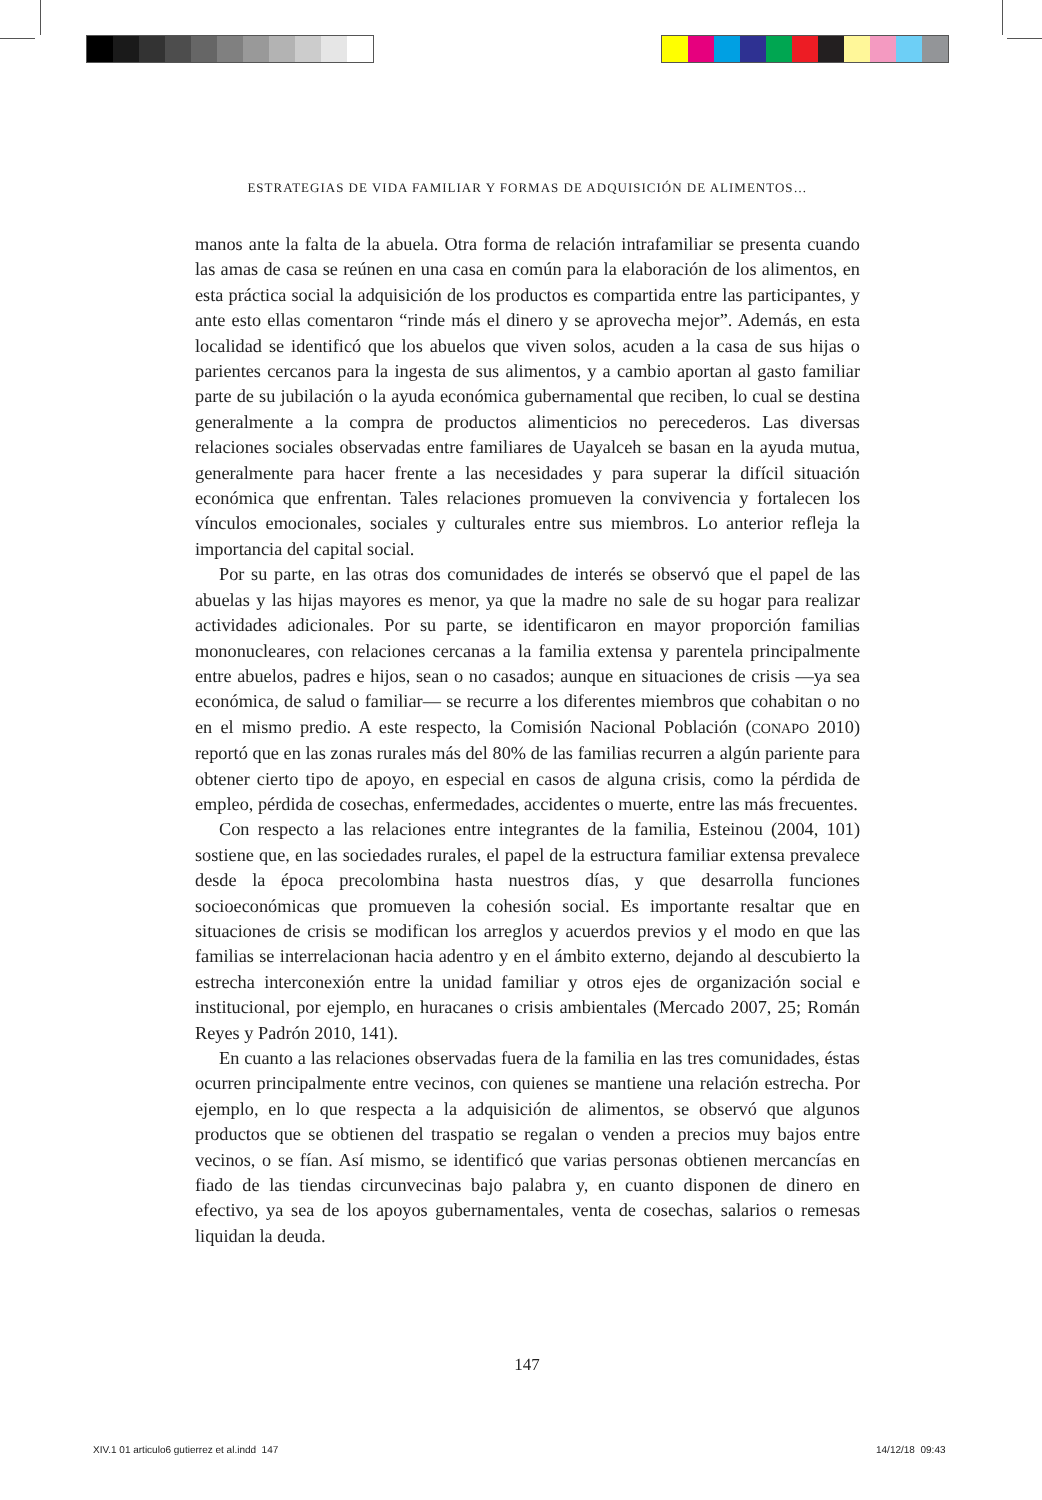ESTRATEGIAS DE VIDA FAMILIAR Y FORMAS DE ADQUISICIÓN DE ALIMENTOS…
manos ante la falta de la abuela. Otra forma de relación intrafamiliar se presenta cuando las amas de casa se reúnen en una casa en común para la elaboración de los alimentos, en esta práctica social la adquisición de los productos es compartida entre las participantes, y ante esto ellas comentaron “rinde más el dinero y se aprovecha mejor”. Además, en esta localidad se identificó que los abuelos que viven solos, acuden a la casa de sus hijas o parientes cercanos para la ingesta de sus alimentos, y a cambio aportan al gasto familiar parte de su jubilación o la ayuda económica gubernamental que reciben, lo cual se destina generalmente a la compra de productos alimenticios no perecederos. Las diversas relaciones sociales observadas entre familiares de Uayalceh se basan en la ayuda mutua, generalmente para hacer frente a las necesidades y para superar la difícil situación económica que enfrentan. Tales relaciones promueven la convivencia y fortalecen los vínculos emocionales, sociales y culturales entre sus miembros. Lo anterior refleja la importancia del capital social.
Por su parte, en las otras dos comunidades de interés se observó que el papel de las abuelas y las hijas mayores es menor, ya que la madre no sale de su hogar para realizar actividades adicionales. Por su parte, se identificaron en mayor proporción familias mononucleares, con relaciones cercanas a la familia extensa y parentela principalmente entre abuelos, padres e hijos, sean o no casados; aunque en situaciones de crisis —ya sea económica, de salud o familiar— se recurre a los diferentes miembros que cohabitan o no en el mismo predio. A este respecto, la Comisión Nacional Población (CONAPO 2010) reportó que en las zonas rurales más del 80% de las familias recurren a algún pariente para obtener cierto tipo de apoyo, en especial en casos de alguna crisis, como la pérdida de empleo, pérdida de cosechas, enfermedades, accidentes o muerte, entre las más frecuentes.
Con respecto a las relaciones entre integrantes de la familia, Esteinou (2004, 101) sostiene que, en las sociedades rurales, el papel de la estructura familiar extensa prevalece desde la época precolombina hasta nuestros días, y que desarrolla funciones socioeconómicas que promueven la cohesión social. Es importante resaltar que en situaciones de crisis se modifican los arreglos y acuerdos previos y el modo en que las familias se interrelacionan hacia adentro y en el ámbito externo, dejando al descubierto la estrecha interconexión entre la unidad familiar y otros ejes de organización social e institucional, por ejemplo, en huracanes o crisis ambientales (Mercado 2007, 25; Román Reyes y Padrón 2010, 141).
En cuanto a las relaciones observadas fuera de la familia en las tres comunidades, éstas ocurren principalmente entre vecinos, con quienes se mantiene una relación estrecha. Por ejemplo, en lo que respecta a la adquisición de alimentos, se observó que algunos productos que se obtienen del traspatio se regalan o venden a precios muy bajos entre vecinos, o se fían. Así mismo, se identificó que varias personas obtienen mercancías en fiado de las tiendas circunvecinas bajo palabra y, en cuanto disponen de dinero en efectivo, ya sea de los apoyos gubernamentales, venta de cosechas, salarios o remesas liquidan la deuda.
147
XIV.1 01 articulo6 gutierrez et al.indd 147
14/12/18 09:43